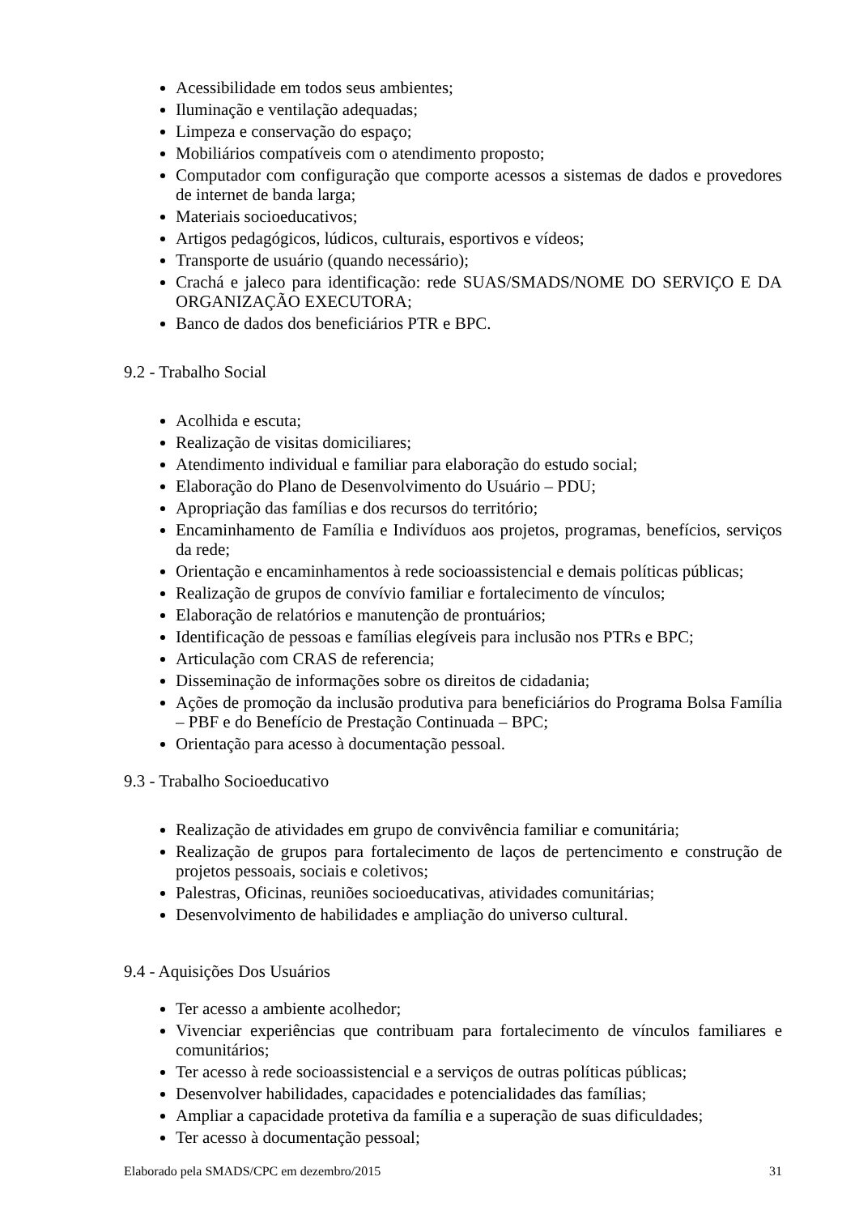Acessibilidade em todos seus ambientes;
Iluminação e ventilação adequadas;
Limpeza e conservação do espaço;
Mobiliários compatíveis com o atendimento proposto;
Computador com configuração que comporte acessos a sistemas de dados e provedores de internet de banda larga;
Materiais socioeducativos;
Artigos pedagógicos, lúdicos, culturais, esportivos e vídeos;
Transporte de usuário (quando necessário);
Crachá e jaleco para identificação: rede SUAS/SMADS/NOME DO SERVIÇO E DA ORGANIZAÇÃO EXECUTORA;
Banco de dados dos beneficiários PTR e BPC.
9.2 - Trabalho Social
Acolhida e escuta;
Realização de visitas domiciliares;
Atendimento individual e familiar para elaboração do estudo social;
Elaboração do Plano de Desenvolvimento do Usuário – PDU;
Apropriação das famílias e dos recursos do território;
Encaminhamento de Família e Indivíduos aos projetos, programas, benefícios, serviços da rede;
Orientação e encaminhamentos à rede socioassistencial e demais políticas públicas;
Realização de grupos de convívio familiar e fortalecimento de vínculos;
Elaboração de relatórios e manutenção de prontuários;
Identificação de pessoas e famílias elegíveis para inclusão nos PTRs e BPC;
Articulação com CRAS de referencia;
Disseminação de informações sobre os direitos de cidadania;
Ações de promoção da inclusão produtiva para beneficiários do Programa Bolsa Família – PBF e do Benefício de Prestação Continuada – BPC;
Orientação para acesso à documentação pessoal.
9.3 - Trabalho Socioeducativo
Realização de atividades em grupo de convivência familiar e comunitária;
Realização de grupos para fortalecimento de laços de pertencimento e construção de projetos pessoais, sociais e coletivos;
Palestras, Oficinas, reuniões socioeducativas, atividades comunitárias;
Desenvolvimento de habilidades e ampliação do universo cultural.
9.4 - Aquisições Dos Usuários
Ter acesso a ambiente acolhedor;
Vivenciar experiências que contribuam para fortalecimento de vínculos familiares e comunitários;
Ter acesso à rede socioassistencial e a serviços de outras políticas públicas;
Desenvolver habilidades, capacidades e potencialidades das famílias;
Ampliar a capacidade protetiva da família e a superação de suas dificuldades;
Ter acesso à documentação pessoal;
Elaborado pela SMADS/CPC em dezembro/2015 31